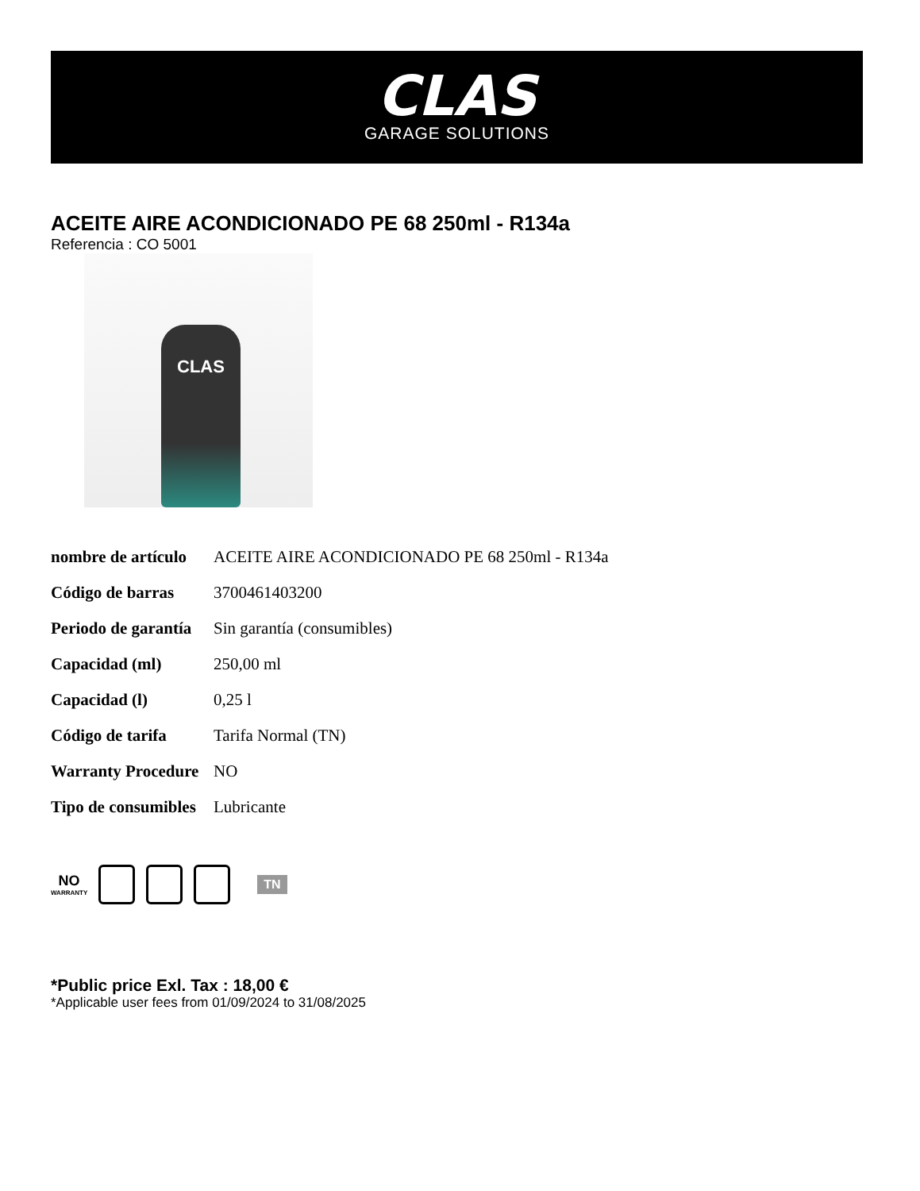CLAS
GARAGE SOLUTIONS
ACEITE AIRE ACONDICIONADO PE 68 250ml - R134a
Referencia : CO 5001
CLAS
| nombre de artículo | ACEITE AIRE ACONDICIONADO PE 68 250ml - R134a |
| Código de barras | 3700461403200 |
| Periodo de garantía | Sin garantía (consumibles) |
| Capacidad (ml) | 250,00 ml |
| Capacidad (l) | 0,25 l |
| Código de tarifa | Tarifa Normal (TN) |
| Warranty Procedure | NO |
| Tipo de consumibles | Lubricante |
NO
WARRANTY
TN
*Public price Exl. Tax : 18,00 €
*Applicable user fees from 01/09/2024 to 31/08/2025